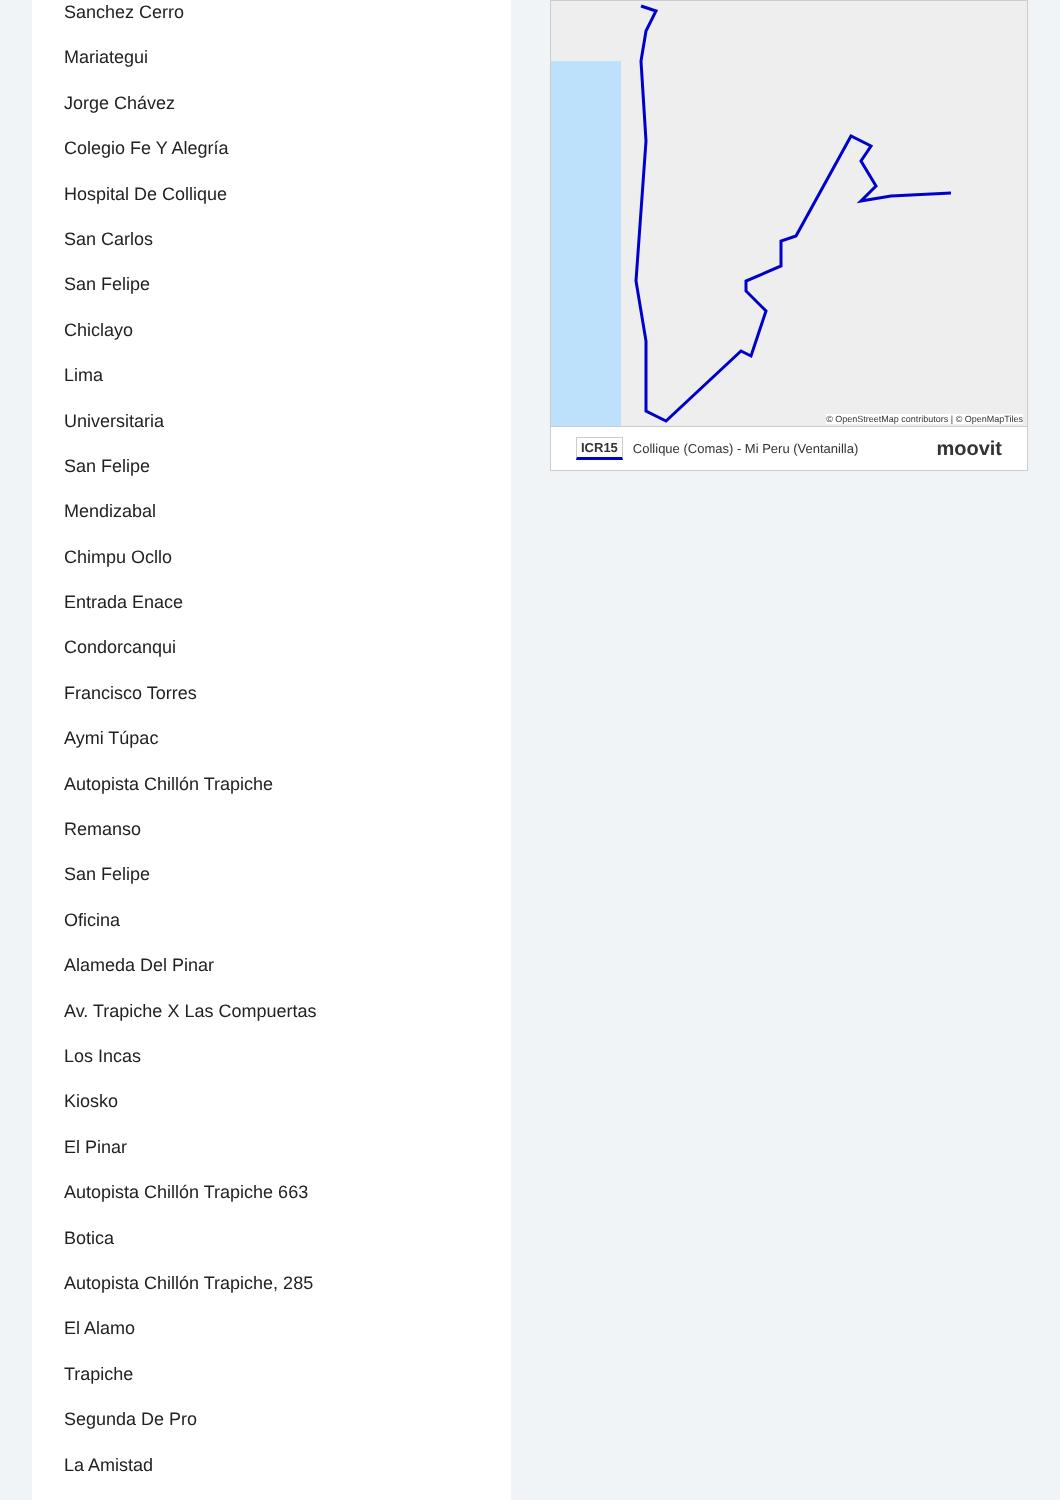Sanchez Cerro
Mariategui
Jorge Chávez
Colegio Fe Y Alegría
Hospital De Collique
San Carlos
San Felipe
Chiclayo
Lima
Universitaria
San Felipe
Mendizabal
Chimpu Ocllo
Entrada Enace
Condorcanqui
Francisco Torres
Aymi Túpac
Autopista Chillón Trapiche
Remanso
San Felipe
Oficina
Alameda Del Pinar
Av. Trapiche X Las Compuertas
Los Incas
Kiosko
El Pinar
Autopista Chillón Trapiche 663
Botica
Autopista Chillón Trapiche, 285
El Alamo
Trapiche
Segunda De Pro
La Amistad
© OpenStreetMap contributors | © OpenMapTiles
ICR15 Collique (Comas) - Mi Peru (Ventanilla) moovit